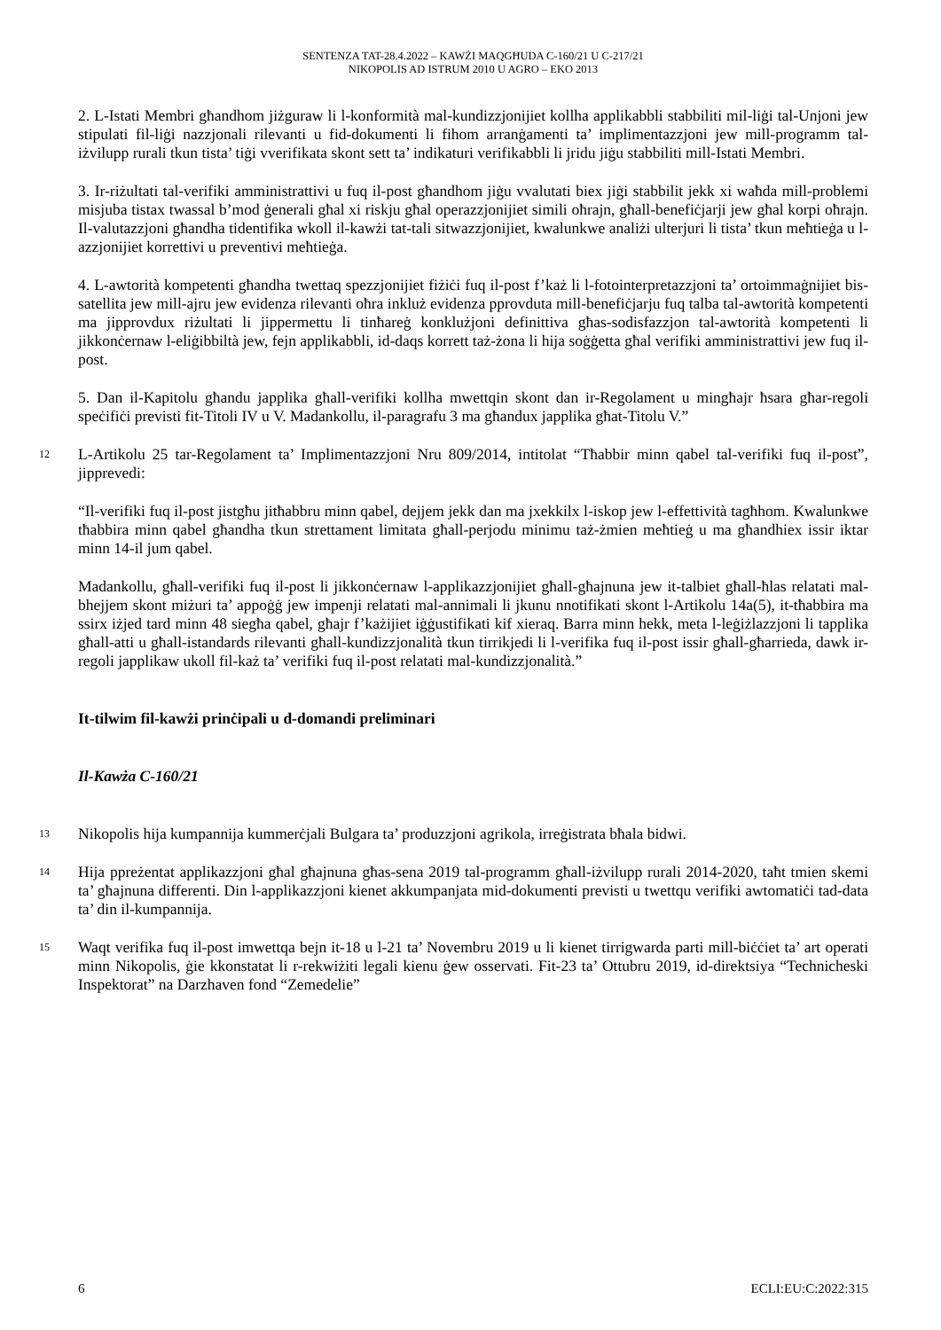SENTENZA TAT-28.4.2022 – KAWŻI MAQGĦUDA C-160/21 U C-217/21
NIKOPOLIS AD ISTRUM 2010 U AGRO – EKO 2013
2. L-Istati Membri għandhom jiżguraw li l-konformità mal-kundizzjonijiet kollha applikabbli stabbiliti mil-liġi tal-Unjoni jew stipulati fil-liġi nazzjonali rilevanti u fid-dokumenti li fihom arranġamenti ta’ implimentazzjoni jew mill-programm tal-iżvilupp rurali tkun tista’ tiġi vverifikata skont sett ta’ indikaturi verifikabbli li jridu jiġu stabbiliti mill-Istati Membri.
3. Ir-riżultati tal-verifiki amministrattivi u fuq il-post għandhom jiġu vvalutati biex jiġi stabbilit jekk xi waħda mill-problemi misjuba tistax twassal b’mod ġenerali għal xi riskju għal operazzjonijiet simili oħrajn, għall-benefiċjarji jew għal korpi oħrajn. Il-valutazzjoni għandha tidentifika wkoll il-kawżi tat-tali sitwazzjonijiet, kwalunkwe analiżi ulterjuri li tista’ tkun meħtieġa u l-azzjonijiet korrettivi u preventivi meħtieġa.
4. L-awtorità kompetenti għandha twettaq spezzjonijiet fiżiċi fuq il-post f’każ li l-fotointerpretazzjoni ta’ ortoimmaġnijiet bis-satellita jew mill-ajru jew evidenza rilevanti oħra inkluż evidenza pprovduta mill-benefiċjarju fuq talba tal-awtorità kompetenti ma jipprovdux riżultati li jippermettu li tinħareġ konklużjoni definittiva għas-sodisfazzjon tal-awtorità kompetenti li jikkonċernaw l-eliġibbiltà jew, fejn applikabbli, id-daqs korrett taż-żona li hija soġġetta għal verifiki amministrattivi jew fuq il-post.
5. Dan il-Kapitolu għandu japplika għall-verifiki kollha mwettqin skont dan ir-Regolament u mingħajr ħsara għar-regoli speċifiċi previsti fit-Titoli IV u V. Madankollu, il-paragrafu 3 ma għandux japplika għat-Titolu V.”
12
L-Artikolu 25 tar-Regolament ta’ Implimentazzjoni Nru 809/2014, intitolat “Tħabbir minn qabel tal-verifiki fuq il-post”, jipprevedi:
“Il-verifiki fuq il-post jistgħu jitħabbru minn qabel, dejjem jekk dan ma jxekkilx l-iskop jew l-effettività tagħhom. Kwalunkwe tħabbira minn qabel għandha tkun strettament limitata għall-perjodu minimu taż-żmien meħtieġ u ma għandhiex issir iktar minn 14-il jum qabel.
Madankollu, għall-verifiki fuq il-post li jikkonċernaw l-applikazzjonijiet għall-għajnuna jew it-talbiet għall-ħlas relatati mal-bhejjem skont miżuri ta’ appoġġ jew impenji relatati mal-annimali li jkunu nnotifikati skont l-Artikolu 14a(5), it-tħabbira ma ssirx iżjed tard minn 48 siegħa qabel, għajr f’każijiet iġġustifikati kif xieraq. Barra minn hekk, meta l-leġiżlazzjoni li tapplika għall-atti u għall-istandards rilevanti għall-kundizzjonalità tkun tirrikjedi li l-verifika fuq il-post issir għall-għarrieda, dawk ir-regoli japplikaw ukoll fil-każ ta’ verifiki fuq il-post relatati mal-kundizzjonalità.”
It-tilwim fil-kawżi prinċipali u d-domandi preliminari
Il-Kawża C-160/21
13
Nikopolis hija kumpannija kummerċjali Bulgara ta’ produzzjoni agrikola, irreġistrata bħala bidwi.
14
Hija ppreżentat applikazzjoni għal għajnuna għas-sena 2019 tal-programm għall-iżvilupp rurali 2014-2020, taħt tmien skemi ta’ għajnuna differenti. Din l-applikazzjoni kienet akkumpanjata mid-dokumenti previsti u twettqu verifiki awtomatiċi tad-data ta’ din il-kumpannija.
15
Waqt verifika fuq il-post imwettqa bejn it-18 u l-21 ta’ Novembru 2019 u li kienet tirrigwarda parti mill-biċċiet ta’ art operati minn Nikopolis, ġie kkonstatat li r-rekwiżiti legali kienu ġew osservati. Fit-23 ta’ Ottubru 2019, id-direktsiya “Technicheski Inspektorat” na Darzhaven fond “Zemedelie”
6 ECLI:EU:C:2022:315